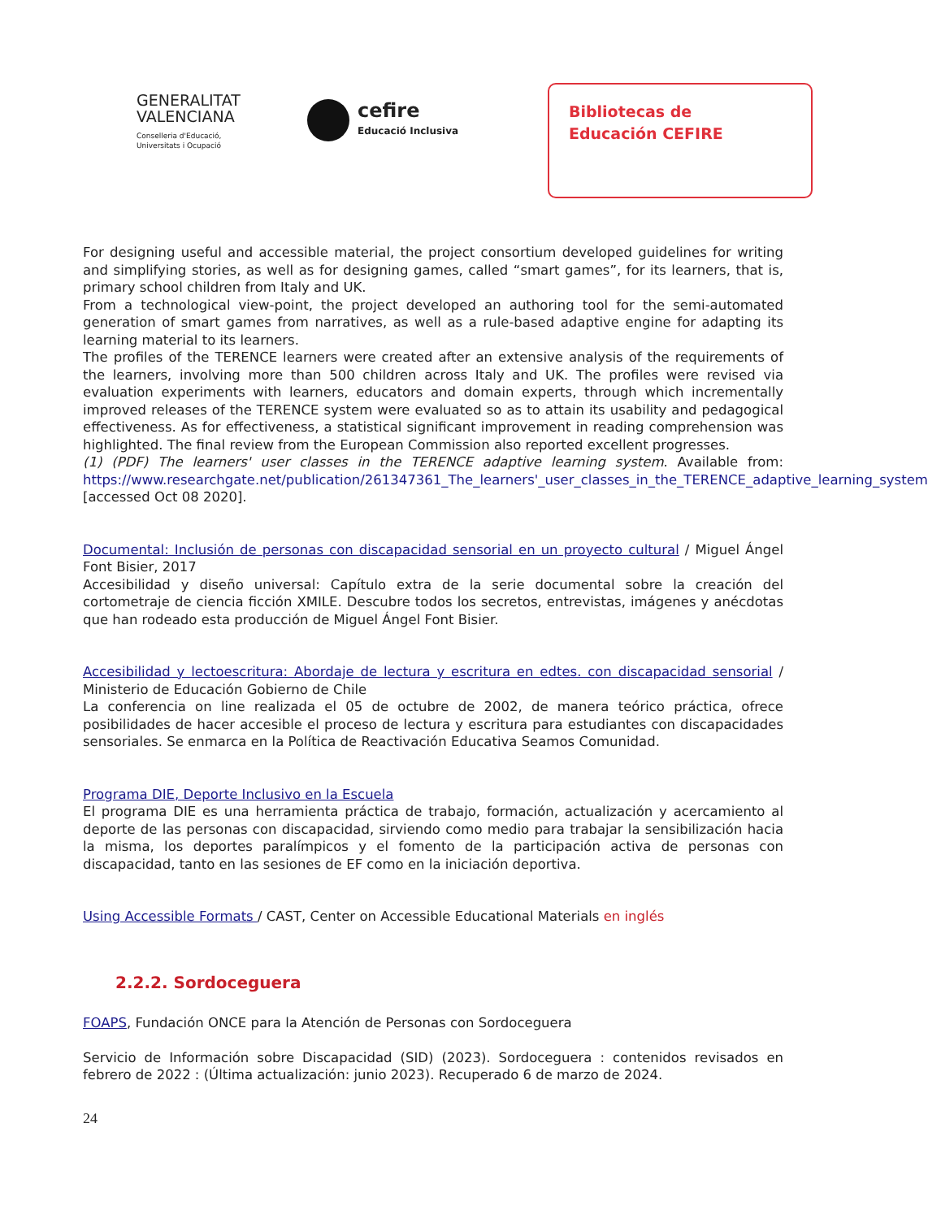GENERALITAT
VALENCIANA
Conselleria d'Educació,
Universitats i Ocupació
cefire
Educació Inclusiva
Bibliotecas de
Educación CEFIRE
For designing useful and accessible material, the project consortium developed guidelines for writing and simplifying stories, as well as for designing games, called “smart games”, for its learners, that is, primary school children from Italy and UK.
From a technological view-point, the project developed an authoring tool for the semi-automated generation of smart games from narratives, as well as a rule-based adaptive engine for adapting its learning material to its learners.
The profiles of the TERENCE learners were created after an extensive analysis of the requirements of the learners, involving more than 500 children across Italy and UK. The profiles were revised via evaluation experiments with learners, educators and domain experts, through which incrementally improved releases of the TERENCE system were evaluated so as to attain its usability and pedagogical effectiveness. As for effectiveness, a statistical significant improvement in reading comprehension was highlighted. The final review from the European Commission also reported excellent progresses.
(1) (PDF) The learners' user classes in the TERENCE adaptive learning system. Available from: https://www.researchgate.net/publication/261347361_The_learners'_user_classes_in_the_TERENCE_adaptive_learning_system [accessed Oct 08 2020].
Documental: Inclusión de personas con discapacidad sensorial en un proyecto cultural / Miguel Ángel Font Bisier, 2017
Accesibilidad y diseño universal: Capítulo extra de la serie documental sobre la creación del cortometraje de ciencia ficción XMILE. Descubre todos los secretos, entrevistas, imágenes y anécdotas que han rodeado esta producción de Miguel Ángel Font Bisier.
Accesibilidad y lectoescritura: Abordaje de lectura y escritura en edtes. con discapacidad sensorial / Ministerio de Educación Gobierno de Chile
La conferencia on line realizada el 05 de octubre de 2002, de manera teórico práctica, ofrece posibilidades de hacer accesible el proceso de lectura y escritura para estudiantes con discapacidades sensoriales. Se enmarca en la Política de Reactivación Educativa Seamos Comunidad.
Programa DIE, Deporte Inclusivo en la Escuela
El programa DIE es una herramienta práctica de trabajo, formación, actualización y acercamiento al deporte de las personas con discapacidad, sirviendo como medio para trabajar la sensibilización hacia la misma, los deportes paralímpicos y el fomento de la participación activa de personas con discapacidad, tanto en las sesiones de EF como en la iniciación deportiva.
Using Accessible Formats / CAST, Center on Accessible Educational Materials en inglés
2.2.2. Sordoceguera
FOAPS, Fundación ONCE para la Atención de Personas con Sordoceguera
Servicio de Información sobre Discapacidad (SID) (2023). Sordoceguera : contenidos revisados en febrero de 2022 : (Última actualización: junio 2023). Recuperado 6 de marzo de 2024.
24